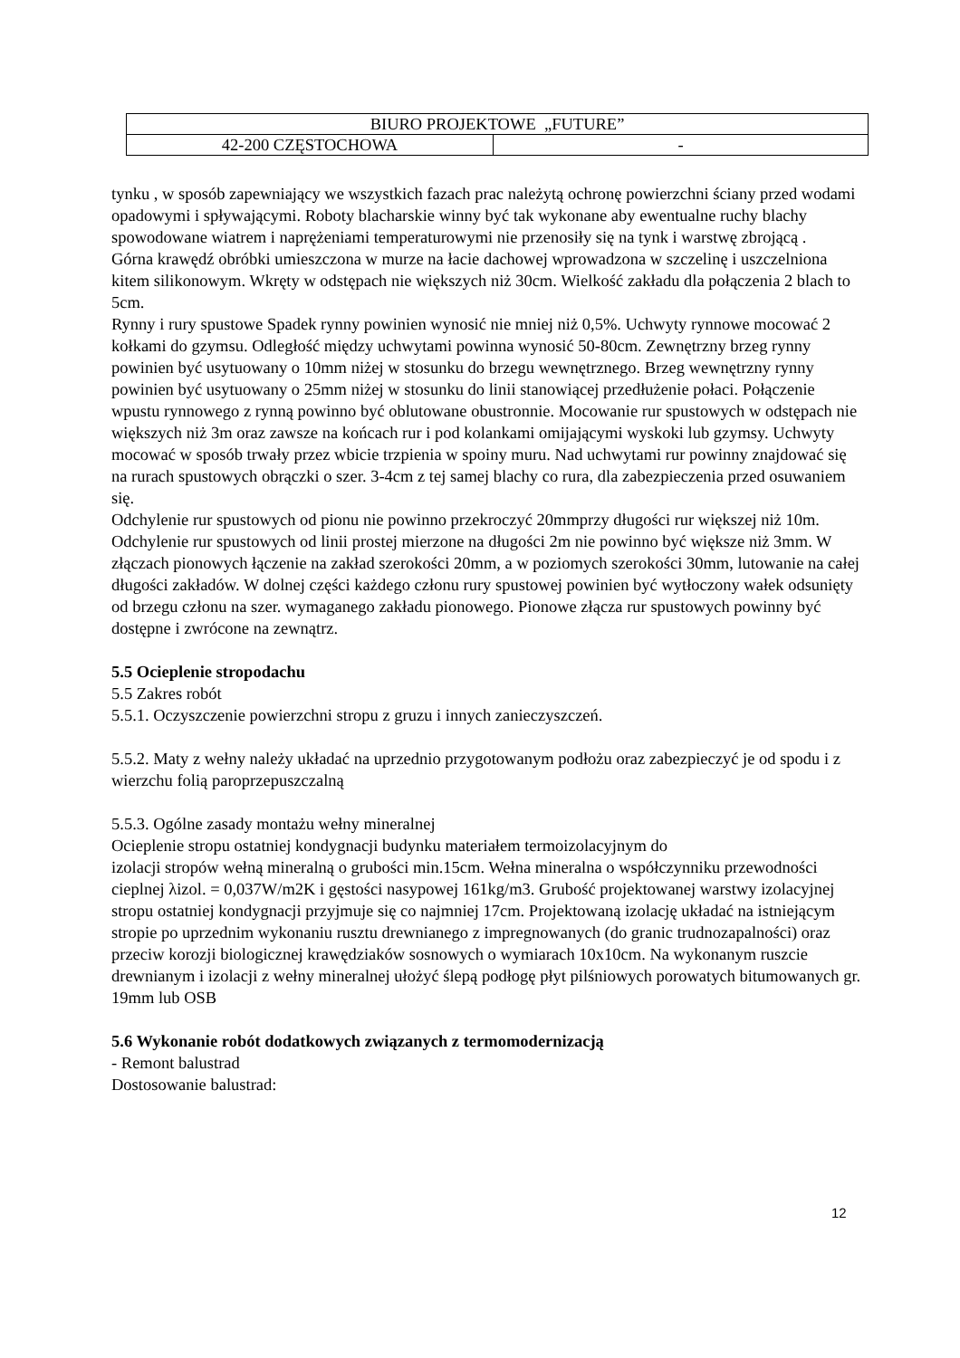| BIURO PROJEKTOWE „FUTURE” | |
| 42-200 CZĘSTOCHOWA | - |
tynku , w sposób zapewniający we wszystkich fazach prac należytą ochronę powierzchni ściany przed wodami opadowymi i spływającymi. Roboty blacharskie winny być tak wykonane aby ewentualne ruchy blachy spowodowane wiatrem i naprężeniami temperaturowymi nie przenosiły się na tynk i warstwę zbrojącą .
Górna krawędź obróbki umieszczona w murze na łacie dachowej wprowadzona w szczelinę i uszczelniona kitem silikonowym. Wkręty w odstępach nie większych niż 30cm. Wielkość zakładu dla połączenia 2 blach to 5cm.
Rynny i rury spustowe Spadek rynny powinien wynosić nie mniej niż 0,5%. Uchwyty rynnowe mocować 2 kołkami do gzymsu. Odległość między uchwytami powinna wynosić 50-80cm. Zewnętrzny brzeg rynny powinien być usytuowany o 10mm niżej w stosunku do brzegu wewnętrznego. Brzeg wewnętrzny rynny powinien być usytuowany o 25mm niżej w stosunku do linii stanowiącej przedłużenie połaci. Połączenie wpustu rynnowego z rynną powinno być oblutowane obustronnie. Mocowanie rur spustowych w odstępach nie większych niż 3m oraz zawsze na końcach rur i pod kolankami omijającymi wyskoki lub gzymsy. Uchwyty mocować w sposób trwały przez wbicie trzpienia w spoiny muru. Nad uchwytami rur powinny znajdować się na rurach spustowych obrączki o szer. 3-4cm z tej samej blachy co rura, dla zabezpieczenia przed osuwaniem się.
Odchylenie rur spustowych od pionu nie powinno przekroczyć 20mmprzy długości rur większej niż 10m. Odchylenie rur spustowych od linii prostej mierzone na długości 2m nie powinno być większe niż 3mm. W złączach pionowych łączenie na zakład szerokości 20mm, a w poziomych szerokości 30mm, lutowanie na całej długości zakładów. W dolnej części każdego członu rury spustowej powinien być wytłoczony wałek odsunięty od brzegu członu na szer. wymaganego zakładu pionowego. Pionowe złącza rur spustowych powinny być dostępne i zwrócone na zewnątrz.
5.5 Ocieplenie stropodachu
5.5 Zakres robót
5.5.1. Oczyszczenie powierzchni stropu z gruzu i innych zanieczyszczeń.
5.5.2. Maty z wełny należy układać na uprzednio przygotowanym podłożu oraz zabezpieczyć je od spodu i z wierzchu folią paroprzepuszczalną
5.5.3. Ogólne zasady montażu wełny mineralnej
Ocieplenie stropu ostatniej kondygnacji budynku materiałem termoizolacyjnym do
izolacji stropów wełną mineralną o grubości min.15cm. Wełna mineralna o współczynniku przewodności cieplnej λizol. = 0,037W/m2K i gęstości nasypowej 161kg/m3. Grubość projektowanej warstwy izolacyjnej stropu ostatniej kondygnacji przyjmuje się co najmniej 17cm. Projektowaną izolację układać na istniejącym stropie po uprzednim wykonaniu rusztu drewnianego z impregnowanych (do granic trudnozapalności) oraz przeciw korozji biologicznej krawędziaków sosnowych o wymiarach 10x10cm. Na wykonanym ruszcie drewnianym i izolacji z wełny mineralnej ułożyć ślepą podłogę płyt pilśniowych porowatych bitumowanych gr. 19mm lub OSB
5.6 Wykonanie robót dodatkowych związanych z termomodernizacją
- Remont balustrad
Dostosowanie balustrad:
12